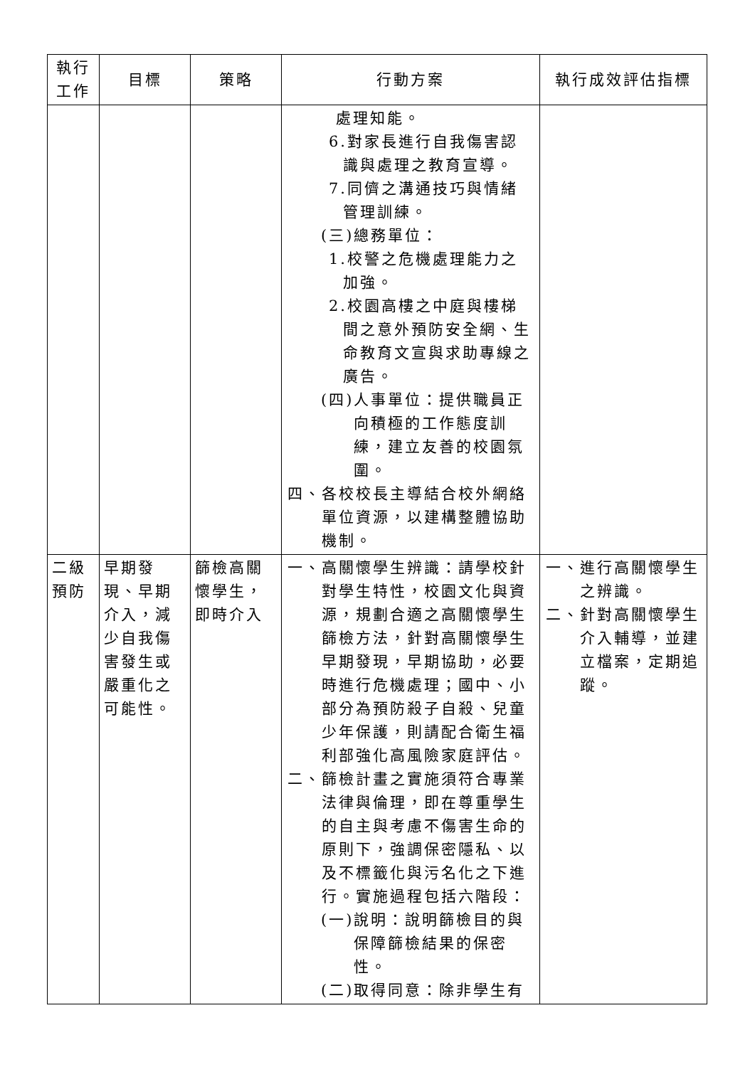| 執行 工作 | 目標 | 策略 | 行動方案 | 執行成效評估指標 |
| --- | --- | --- | --- | --- |
| | | | 處理知能。 6.對家長進行自我傷害認識與處理之教育宣導。 7.同儕之溝通技巧與情緒管理訓練。 (三)總務單位： 1.校警之危機處理能力之加強。 2.校園高樓之中庭與樓梯間之意外預防安全網、生命教育文宣與求助專線之廣告。 (四)人事單位：提供職員正向積極的工作態度訓練，建立友善的校園氛圍。 四、各校校長主導結合校外網絡單位資源，以建構整體協助機制。 | |
| 二級 預防 | 早期發現、早期介入，減少自我傷害發生或嚴重化之可能性。 | 篩檢高關懷學生，即時介入 | 一、高關懷學生辨識：請學校針對學生特性，校園文化與資源，規劃合適之高關懷學生篩檢方法，針對高關懷學生早期發現，早期協助，必要時進行危機處理；國中、小部分為預防殺子自殺、兒童少年保護，則請配合衛生福利部強化高風險家庭評估。 二、篩檢計畫之實施須符合專業法律與倫理，即在尊重學生的自主與考慮不傷害生命的原則下，強調保密隱私、以及不標籤化與污名化之下進行。實施過程包括六階段： (一)說明：說明篩檢目的與保障篩檢結果的保密性。 (二)取得同意：除非學生有 | 一、進行高關懷學生之辨識。 二、針對高關懷學生介入輔導，並建立檔案，定期追蹤。 |